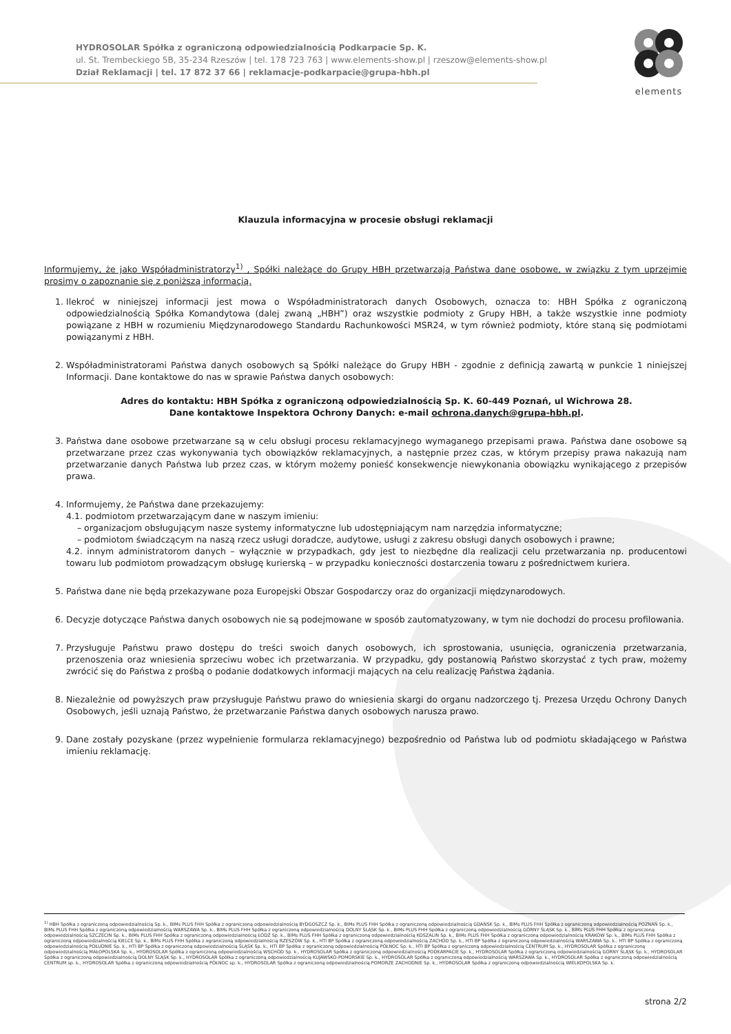elements
HYDROSOLAR Spółka z ograniczoną odpowiedzialnością Podkarpacie Sp. K.
ul. St. Trembeckiego 5B, 35-234 Rzeszów | tel. 178 723 763 | www.elements-show.pl | rzeszow@elements-show.pl
Dział Reklamacji | tel. 17 872 37 66 | reklamacje-podkarpacie@grupa-hbh.pl
Klauzula informacyjna w procesie obsługi reklamacji
Informujemy, że jako Współadministratorzy<sup>1)</sup> , Spółki należące do Grupy HBH przetwarzają Państwa dane osobowe, w związku z tym uprzejmie prosimy o zapoznanie się z poniższą informacją.
1. Ilekroć w niniejszej informacji jest mowa o Współadministratorach danych Osobowych, oznacza to: HBH Spółka z ograniczoną odpowiedzialnością Spółka Komandytowa (dalej zwaną „HBH”) oraz wszystkie podmioty z Grupy HBH, a także wszystkie inne podmioty powiązane z HBH w rozumieniu Międzynarodowego Standardu Rachunkowości MSR24, w tym również podmioty, które staną się podmiotami powiązanymi z HBH.
2. Współadministratorami Państwa danych osobowych są Spółki należące do Grupy HBH - zgodnie z definicją zawartą w punkcie 1 niniejszej Informacji. Dane kontaktowe do nas w sprawie Państwa danych osobowych:
Adres do kontaktu: HBH Spółka z ograniczoną odpowiedzialnością Sp. K. 60-449 Poznań, ul Wichrowa 28.
Dane kontaktowe Inspektora Ochrony Danych: e-mail ochrona.danych@grupa-hbh.pl.
3. Państwa dane osobowe przetwarzane są w celu obsługi procesu reklamacyjnego wymaganego przepisami prawa. Państwa dane osobowe są przetwarzane przez czas wykonywania tych obowiązków reklamacyjnych, a następnie przez czas, w którym przepisy prawa nakazują nam przetwarzanie danych Państwa lub przez czas, w którym możemy ponieść konsekwencje niewykonania obowiązku wynikającego z przepisów prawa.
4. Informujemy, że Państwa dane przekazujemy:
4.1. podmiotom przetwarzającym dane w naszym imieniu:
– organizacjom obsługującym nasze systemy informatyczne lub udostępniającym nam narzędzia informatyczne;
– podmiotom świadczącym na naszą rzecz usługi doradcze, audytowe, usługi z zakresu obsługi danych osobowych i prawne;
4.2. innym administratorom danych – wyłącznie w przypadkach, gdy jest to niezbędne dla realizacji celu przetwarzania np. producentowi towaru lub podmiotom prowadzącym obsługę kurierską – w przypadku konieczności dostarczenia towaru z pośrednictwem kuriera.
5. Państwa dane nie będą przekazywane poza Europejski Obszar Gospodarczy oraz do organizacji międzynarodowych.
6. Decyzje dotyczące Państwa danych osobowych nie są podejmowane w sposób zautomatyzowany, w tym nie dochodzi do procesu profilowania.
7. Przysługuje Państwu prawo dostępu do treści swoich danych osobowych, ich sprostowania, usunięcia, ograniczenia przetwarzania, przenoszenia oraz wniesienia sprzeciwu wobec ich przetwarzania. W przypadku, gdy postanowią Państwo skorzystać z tych praw, możemy zwrócić się do Państwa z prośbą o podanie dodatkowych informacji mających na celu realizację Państwa żądania.
8. Niezależnie od powyższych praw przysługuje Państwu prawo do wniesienia skargi do organu nadzorczego tj. Prezesa Urzędu Ochrony Danych Osobowych, jeśli uznają Państwo, że przetwarzanie Państwa danych osobowych narusza prawo.
9. Dane zostały pozyskane (przez wypełnienie formularza reklamacyjnego) bezpośrednio od Państwa lub od podmiotu składającego w Państwa imieniu reklamację.
<sup>1)</sup> HBH Spółka z ograniczoną odpowiedzialnością Sp. k., BIMs PLUS FHH Spółka z ograniczoną odpowiedzialnością BYDGOSZCZ Sp. k., BIMs PLUS FHH Spółka z ograniczoną odpowiedzialnością GDAŃSK Sp. k., BIMs PLUS FHH Spółka z ograniczoną odpowiedzialnością POZNAŃ Sp. k., BIMs PLUS FHH Spółka z ograniczoną odpowiedzialnością WARSZAWA Sp. k., BIMs PLUS FHH Spółka z ograniczoną odpowiedzialnością DOLNY ŚLĄSK Sp. k., BIMs PLUS FHH Spółka z ograniczoną odpowiedzialnością GÓRNY ŚLĄSK Sp. k., BIMs PLUS FHH Spółka z ograniczoną odpowiedzialnością SZCZECIN Sp. k., BIMs PLUS FHH Spółka z ograniczoną odpowiedzialnością ŁÓDŹ Sp. k., BIMs PLUS FHH Spółka z ograniczoną odpowiedzialnością KOSZALIN Sp. k., BIMs PLUS FHH Spółka z ograniczoną odpowiedzialnością KRAKÓW Sp. k., BIMs PLUS FHH Spółka z ograniczoną odpowiedzialnością KIELCE Sp. k., BIMs PLUS FHH Spółka z ograniczoną odpowiedzialnością RZESZÓW Sp. k., HTI BP Spółka z ograniczoną odpowiedzialnością ZACHÓD Sp. k., HTI BP Spółka z ograniczoną odpowiedzialnością WARSZAWA Sp. k., HTI BP Spółka z ograniczoną odpowiedzialnością POŁUDNIE Sp. k., HTI BP Spółka z ograniczoną odpowiedzialnością ŚLĄSK Sp. k., HTI BP Spółka z ograniczoną odpowiedzialnością PÓŁNOC Sp. k., HTI BP Spółka z ograniczoną odpowiedzialnością CENTRUM Sp. k., HYDROSOLAR Spółka z ograniczoną odpowiedzialnością MAŁOPOLSKA Sp. k., HYDROSOLAR Spółka z ograniczoną odpowiedzialnością WSCHÓD Sp. k., HYDROSOLAR Spółka z ograniczoną odpowiedzialnością PODKARPACIE Sp. k., HYDROSOLAR Spółka z ograniczoną odpowiedzialnością GÓRNY ŚLĄSK Sp. k., HYDROSOLAR Spółka z ograniczoną odpowiedzialnością DOLNY ŚLĄSK Sp. k., HYDROSOLAR Spółka z ograniczoną odpowiedzialnością KUJAWSKO-POMORSKIE Sp. k., HYDROSOLAR Spółka z ograniczoną odpowiedzialnością WARSZAWA Sp. k., HYDROSOLAR Spółka z ograniczoną odpowiedzialnością CENTRUM sp. k., HYDROSOLAR Spółka z ograniczoną odpowiedzialnością PÓŁNOC sp. k., HYDROSOLAR Spółka z ograniczoną odpowiedzialnością POMORZE ZACHODNIE Sp. k., HYDROSOLAR Spółka z ograniczoną odpowiedzialnością WIELKOPOLSKA Sp. k.
strona 2/2